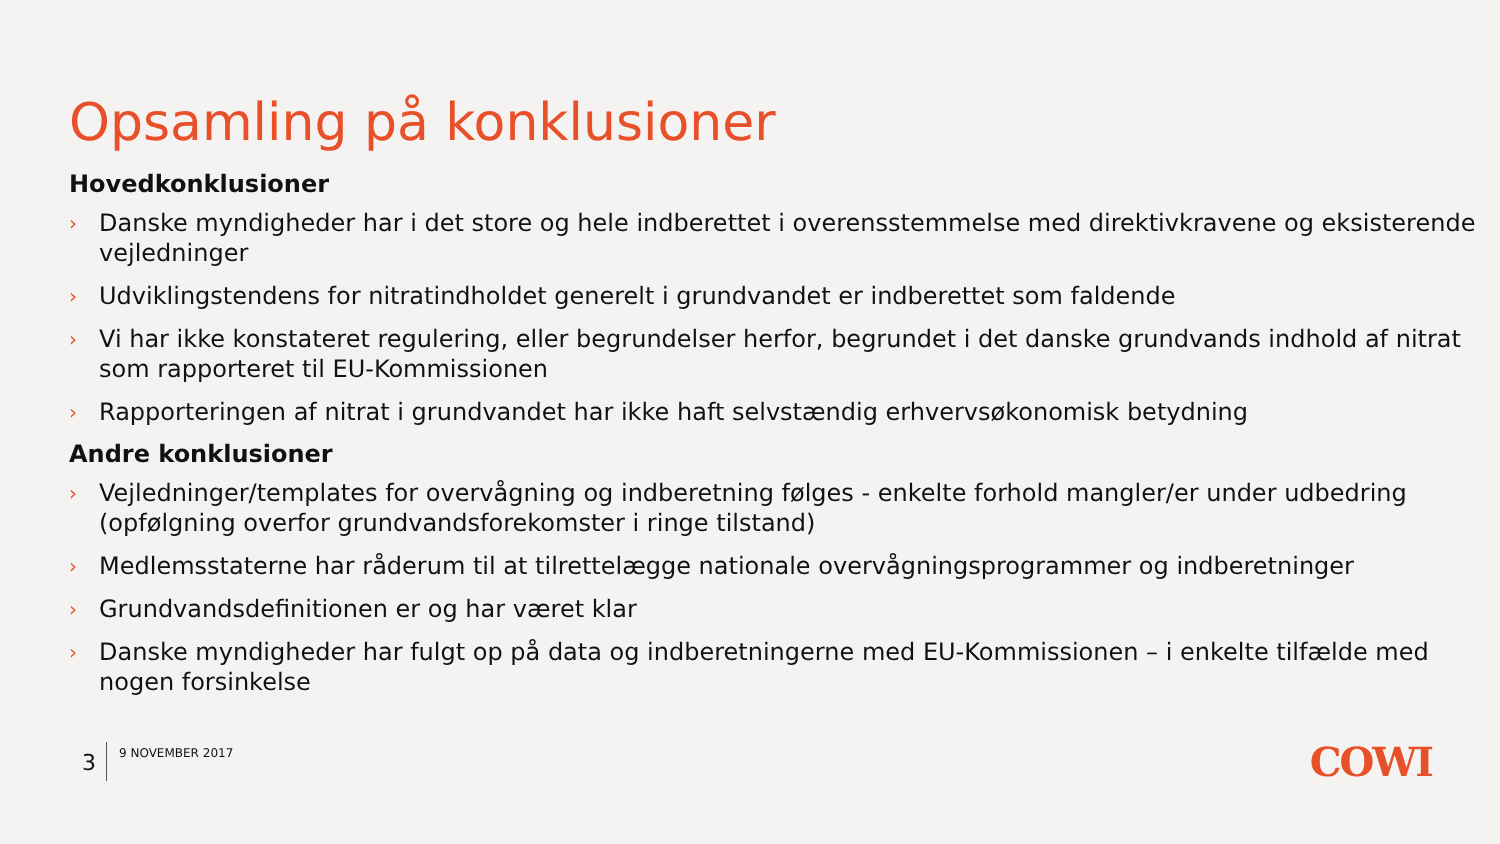Opsamling på konklusioner
Hovedkonklusioner
› Danske myndigheder har i det store og hele indberettet i overensstemmelse med direktivkravene og eksisterende vejledninger
› Udviklingstendens for nitratindholdet generelt i grundvandet er indberettet som faldende
› Vi har ikke konstateret regulering, eller begrundelser herfor, begrundet i det danske grundvands indhold af nitrat som rapporteret til EU-Kommissionen
› Rapporteringen af nitrat i grundvandet har ikke haft selvstændig erhvervsøkonomisk betydning
Andre konklusioner
› Vejledninger/templates for overvågning og indberetning følges - enkelte forhold mangler/er under udbedring (opfølgning overfor grundvandsforekomster i ringe tilstand)
› Medlemsstaterne har råderum til at tilrettelægge nationale overvågningsprogrammer og indberetninger
› Grundvandsdefinitionen er og har været klar
› Danske myndigheder har fulgt op på data og indberetningerne med EU-Kommissionen – i enkelte tilfælde med nogen forsinkelse
3
9 NOVEMBER 2017
COWI